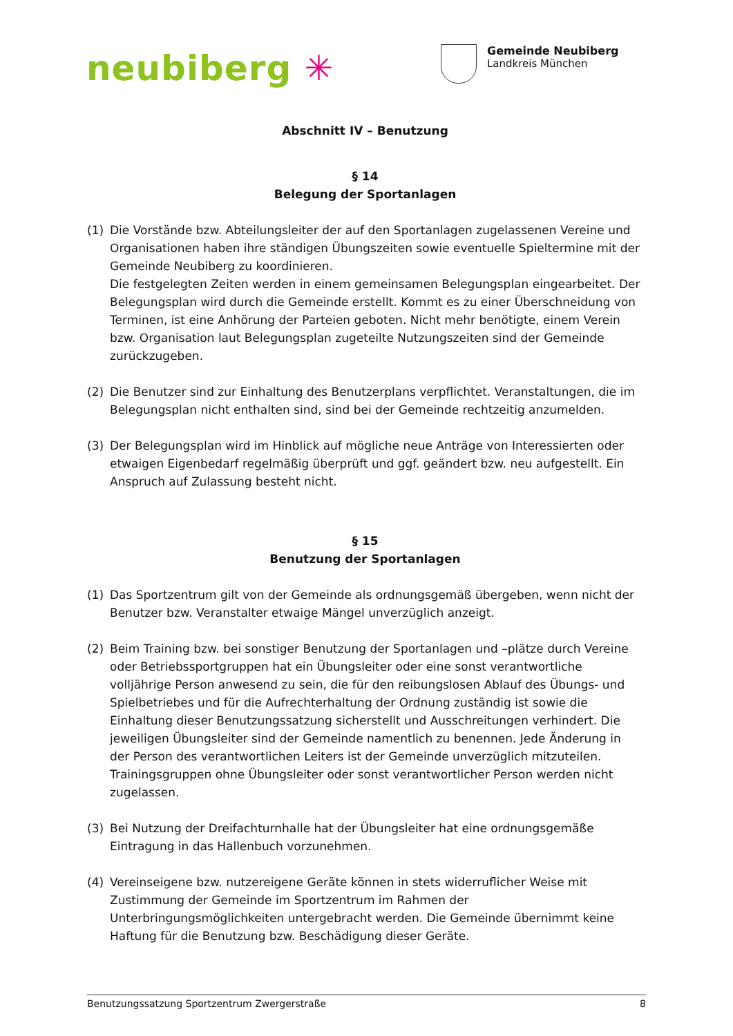neubiberg ✳
Gemeinde Neubiberg
Landkreis München
Abschnitt IV – Benutzung
§ 14
Belegung der Sportanlagen
(1) Die Vorstände bzw. Abteilungsleiter der auf den Sportanlagen zugelassenen Vereine und Organisationen haben ihre ständigen Übungszeiten sowie eventuelle Spieltermine mit der Gemeinde Neubiberg zu koordinieren.
Die festgelegten Zeiten werden in einem gemeinsamen Belegungsplan eingearbeitet. Der Belegungsplan wird durch die Gemeinde erstellt. Kommt es zu einer Überschneidung von Terminen, ist eine Anhörung der Parteien geboten. Nicht mehr benötigte, einem Verein bzw. Organisation laut Belegungsplan zugeteilte Nutzungszeiten sind der Gemeinde zurückzugeben.
(2) Die Benutzer sind zur Einhaltung des Benutzerplans verpflichtet. Veranstaltungen, die im Belegungsplan nicht enthalten sind, sind bei der Gemeinde rechtzeitig anzumelden.
(3) Der Belegungsplan wird im Hinblick auf mögliche neue Anträge von Interessierten oder etwaigen Eigenbedarf regelmäßig überprüft und ggf. geändert bzw. neu aufgestellt. Ein Anspruch auf Zulassung besteht nicht.
§ 15
Benutzung der Sportanlagen
(1) Das Sportzentrum gilt von der Gemeinde als ordnungsgemäß übergeben, wenn nicht der Benutzer bzw. Veranstalter etwaige Mängel unverzüglich anzeigt.
(2) Beim Training bzw. bei sonstiger Benutzung der Sportanlagen und –plätze durch Vereine oder Betriebssportgruppen hat ein Übungsleiter oder eine sonst verantwortliche volljährige Person anwesend zu sein, die für den reibungslosen Ablauf des Übungs- und Spielbetriebes und für die Aufrechterhaltung der Ordnung zuständig ist sowie die Einhaltung dieser Benutzungssatzung sicherstellt und Ausschreitungen verhindert. Die jeweiligen Übungsleiter sind der Gemeinde namentlich zu benennen. Jede Änderung in der Person des verantwortlichen Leiters ist der Gemeinde unverzüglich mitzuteilen. Trainingsgruppen ohne Übungsleiter oder sonst verantwortlicher Person werden nicht zugelassen.
(3) Bei Nutzung der Dreifachturnhalle hat der Übungsleiter hat eine ordnungsgemäße Eintragung in das Hallenbuch vorzunehmen.
(4) Vereinseigene bzw. nutzereigene Geräte können in stets widerruflicher Weise mit Zustimmung der Gemeinde im Sportzentrum im Rahmen der Unterbringungsmöglichkeiten untergebracht werden. Die Gemeinde übernimmt keine Haftung für die Benutzung bzw. Beschädigung dieser Geräte.
Benutzungssatzung Sportzentrum Zwergerstraße 8